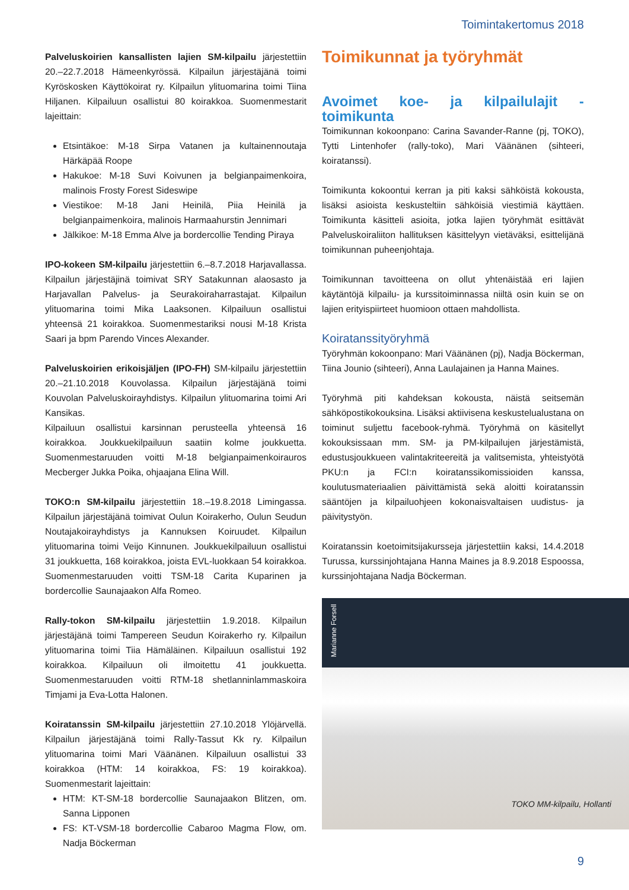Toimintakertomus 2018
Palveluskoirien kansallisten lajien SM-kilpailu järjestettiin 20.–22.7.2018 Hämeenkyrössä. Kilpailun järjestäjänä toimi Kyröskosken Käyttökoirat ry. Kilpailun ylituomarina toimi Tiina Hiljanen. Kilpailuun osallistui 80 koirakkoa. Suomenmestarit lajeittain:
Etsintäkoe: M-18 Sirpa Vatanen ja kultainennoutaja Härkäpää Roope
Hakukoe: M-18 Suvi Koivunen ja belgianpaimenkoira, malinois Frosty Forest Sideswipe
Viestikoe: M-18 Jani Heinilä, Piia Heinilä ja belgianpaimenkoira, malinois Harmaahurstin Jennimari
Jälkikoe: M-18 Emma Alve ja bordercollie Tending Piraya
IPO-kokeen SM-kilpailu järjestettiin 6.–8.7.2018 Harjavallassa. Kilpailun järjestäjinä toimivat SRY Satakunnan alaosasto ja Harjavallan Palvelus- ja Seurakoiraharrastajat. Kilpailun ylituomarina toimi Mika Laaksonen. Kilpailuun osallistui yhteensä 21 koirakkoa. Suomenmestariksi nousi M-18 Krista Saari ja bpm Parendo Vinces Alexander.
Palveluskoirien erikoisjäljen (IPO-FH) SM-kilpailu järjestettiin 20.–21.10.2018 Kouvolassa. Kilpailun järjestäjänä toimi Kouvolan Palveluskoirayhdistys. Kilpailun ylituomarina toimi Ari Kansikas.
Kilpailuun osallistui karsinnan perusteella yhteensä 16 koirakkoa. Joukkuekilpailuun saatiin kolme joukkuetta. Suomenmestaruuden voitti M-18 belgianpaimenkoirauros Mecberger Jukka Poika, ohjaajana Elina Will.
TOKO:n SM-kilpailu järjestettiin 18.–19.8.2018 Limingassa. Kilpailun järjestäjänä toimivat Oulun Koirakerho, Oulun Seudun Noutajakoirayhdistys ja Kannuksen Koiruudet. Kilpailun ylituomarina toimi Veijo Kinnunen. Joukkuekilpailuun osallistui 31 joukkuetta, 168 koirakkoa, joista EVL-luokkaan 54 koirakkoa. Suomenmestaruuden voitti TSM-18 Carita Kuparinen ja bordercollie Saunajaakon Alfa Romeo.
Rally-tokon SM-kilpailu järjestettiin 1.9.2018. Kilpailun järjestäjänä toimi Tampereen Seudun Koirakerho ry. Kilpailun ylituomarina toimi Tiia Hämäläinen. Kilpailuun osallistui 192 koirakkoa. Kilpailuun oli ilmoitettu 41 joukkuetta. Suomenmestaruuden voitti RTM-18 shetlanninlammaskoira Timjami ja Eva-Lotta Halonen.
Koiratanssin SM-kilpailu järjestettiin 27.10.2018 Ylöjärvellä. Kilpailun järjestäjänä toimi Rally-Tassut Kk ry. Kilpailun ylituomarina toimi Mari Väänänen. Kilpailuun osallistui 33 koirakkoa (HTM: 14 koirakkoa, FS: 19 koirakkoa). Suomenmestarit lajeittain:
HTM: KT-SM-18 bordercollie Saunajaakon Blitzen, om. Sanna Lipponen
FS: KT-VSM-18 bordercollie Cabaroo Magma Flow, om. Nadja Böckerman
Toimikunnat ja työryhmät
Avoimet koe- ja kilpailulajit -toimikunta
Toimikunnan kokoonpano: Carina Savander-Ranne (pj, TOKO), Tytti Lintenhofer (rally-toko), Mari Väänänen (sihteeri, koiratanssi).
Toimikunta kokoontui kerran ja piti kaksi sähköistä kokousta, lisäksi asioista keskusteltiin sähköisiä viestimiä käyttäen. Toimikunta käsitteli asioita, jotka lajien työryhmät esittävät Palveluskoiraliiton hallituksen käsittelyyn vietäväksi, esittelijänä toimikunnan puheenjohtaja.
Toimikunnan tavoitteena on ollut yhtenäistää eri lajien käytäntöjä kilpailu- ja kurssitoiminnassa niiltä osin kuin se on lajien erityispiirteet huomioon ottaen mahdollista.
Koiratanssityöryhmä
Työryhmän kokoonpano: Mari Väänänen (pj), Nadja Böckerman, Tiina Jounio (sihteeri), Anna Laulajainen ja Hanna Maines.
Työryhmä piti kahdeksan kokousta, näistä seitsemän sähköpostikokouksina. Lisäksi aktiivisena keskustelualustana on toiminut suljettu facebook-ryhmä. Työryhmä on käsitellyt kokouksissaan mm. SM- ja PM-kilpailujen järjestämistä, edustusjoukkueen valintakriteereitä ja valitsemista, yhteistyötä PKU:n ja FCI:n koiratanssikomissioiden kanssa, koulutusmateriaalien päivittämistä sekä aloitti koiratanssin sääntöjen ja kilpailuohjeen kokonaisvaltaisen uudistus- ja päivitystyön.
Koiratanssin koetoimitsijakursseja järjestettiin kaksi, 14.4.2018 Turussa, kurssinjohtajana Hanna Maines ja 8.9.2018 Espoossa, kurssinjohtajana Nadja Böckerman.
Marianne Forsell
TOKO MM-kilpailu, Hollanti
9